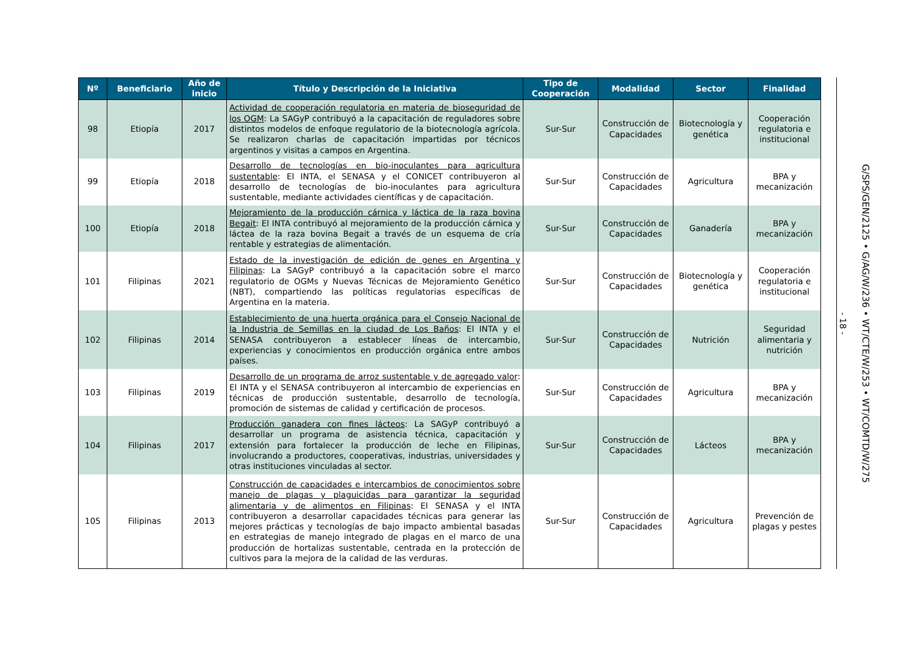| Nº | Beneficiario | Año de inicio | Título y Descripción de la Iniciativa | Tipo de Cooperación | Modalidad | Sector | Finalidad |
| --- | --- | --- | --- | --- | --- | --- | --- |
| 98 | Etiopía | 2017 | Actividad de cooperación regulatoria en materia de bioseguridad de los OGM : La SAGyP contribuyó a la capacitación de reguladores sobre distintos modelos de enfoque regulatorio de la biotecnología agrícola. Se realizaron charlas de capacitación impartidas por técnicos argentinos y visitas a campos en Argentina. | Sur-Sur | Construcción de Capacidades | Biotecnología y genética | Cooperación regulatoria e institucional |
| 99 | Etiopía | 2018 | Desarrollo de tecnologías en bio-inoculantes para agricultura sustentable : El INTA, el SENASA y el CONICET contribuyeron al desarrollo de tecnologías de bio-inoculantes para agricultura sustentable, mediante actividades científicas y de capacitación. | Sur-Sur | Construcción de Capacidades | Agricultura | BPA y mecanización |
| 100 | Etiopía | 2018 | Mejoramiento de la producción cárnica y láctica de la raza bovina Begait : El INTA contribuyó al mejoramiento de la producción cárnica y láctea de la raza bovina Begait a través de un esquema de cría rentable y estrategias de alimentación. | Sur-Sur | Construcción de Capacidades | Ganadería | BPA y mecanización |
| 101 | Filipinas | 2021 | Estado de la investigación de edición de genes en Argentina y Filipinas : La SAGyP contribuyó a la capacitación sobre el marco regulatorio de OGMs y Nuevas Técnicas de Mejoramiento Genético (NBT), compartiendo las políticas regulatorias específicas de Argentina en la materia. | Sur-Sur | Construcción de Capacidades | Biotecnología y genética | Cooperación regulatoria e institucional |
| 102 | Filipinas | 2014 | Establecimiento de una huerta orgánica para el Consejo Nacional de la Industria de Semillas en la ciudad de Los Baños : El INTA y el SENASA contribuyeron a establecer líneas de intercambio, experiencias y conocimientos en producción orgánica entre ambos países. | Sur-Sur | Construcción de Capacidades | Nutrición | Seguridad alimentaria y nutrición |
| 103 | Filipinas | 2019 | Desarrollo de un programa de arroz sustentable y de agregado valor : El INTA y el SENASA contribuyeron al intercambio de experiencias en técnicas de producción sustentable, desarrollo de tecnología, promoción de sistemas de calidad y certificación de procesos. | Sur-Sur | Construcción de Capacidades | Agricultura | BPA y mecanización |
| 104 | Filipinas | 2017 | Producción ganadera con fines lácteos : La SAGyP contribuyó a desarrollar un programa de asistencia técnica, capacitación y extensión para fortalecer la producción de leche en Filipinas, involucrando a productores, cooperativas, industrias, universidades y otras instituciones vinculadas al sector. | Sur-Sur | Construcción de Capacidades | Lácteos | BPA y mecanización |
| 105 | Filipinas | 2013 | Construcción de capacidades e intercambios de conocimientos sobre manejo de plagas y plaguicidas para garantizar la seguridad alimentaria y de alimentos en Filipinas : El SENASA y el INTA contribuyeron a desarrollar capacidades técnicas para generar las mejores prácticas y tecnologías de bajo impacto ambiental basadas en estrategias de manejo integrado de plagas en el marco de una producción de hortalizas sustentable, centrada en la protección de cultivos para la mejora de la calidad de las verduras. | Sur-Sur | Construcción de Capacidades | Agricultura | Prevención de plagas y pestes |
- 18 -
G/SPS/GEN/2125 • G/AG/W/236 • WT/CTE/W/253 • WT/COMTD/W/275